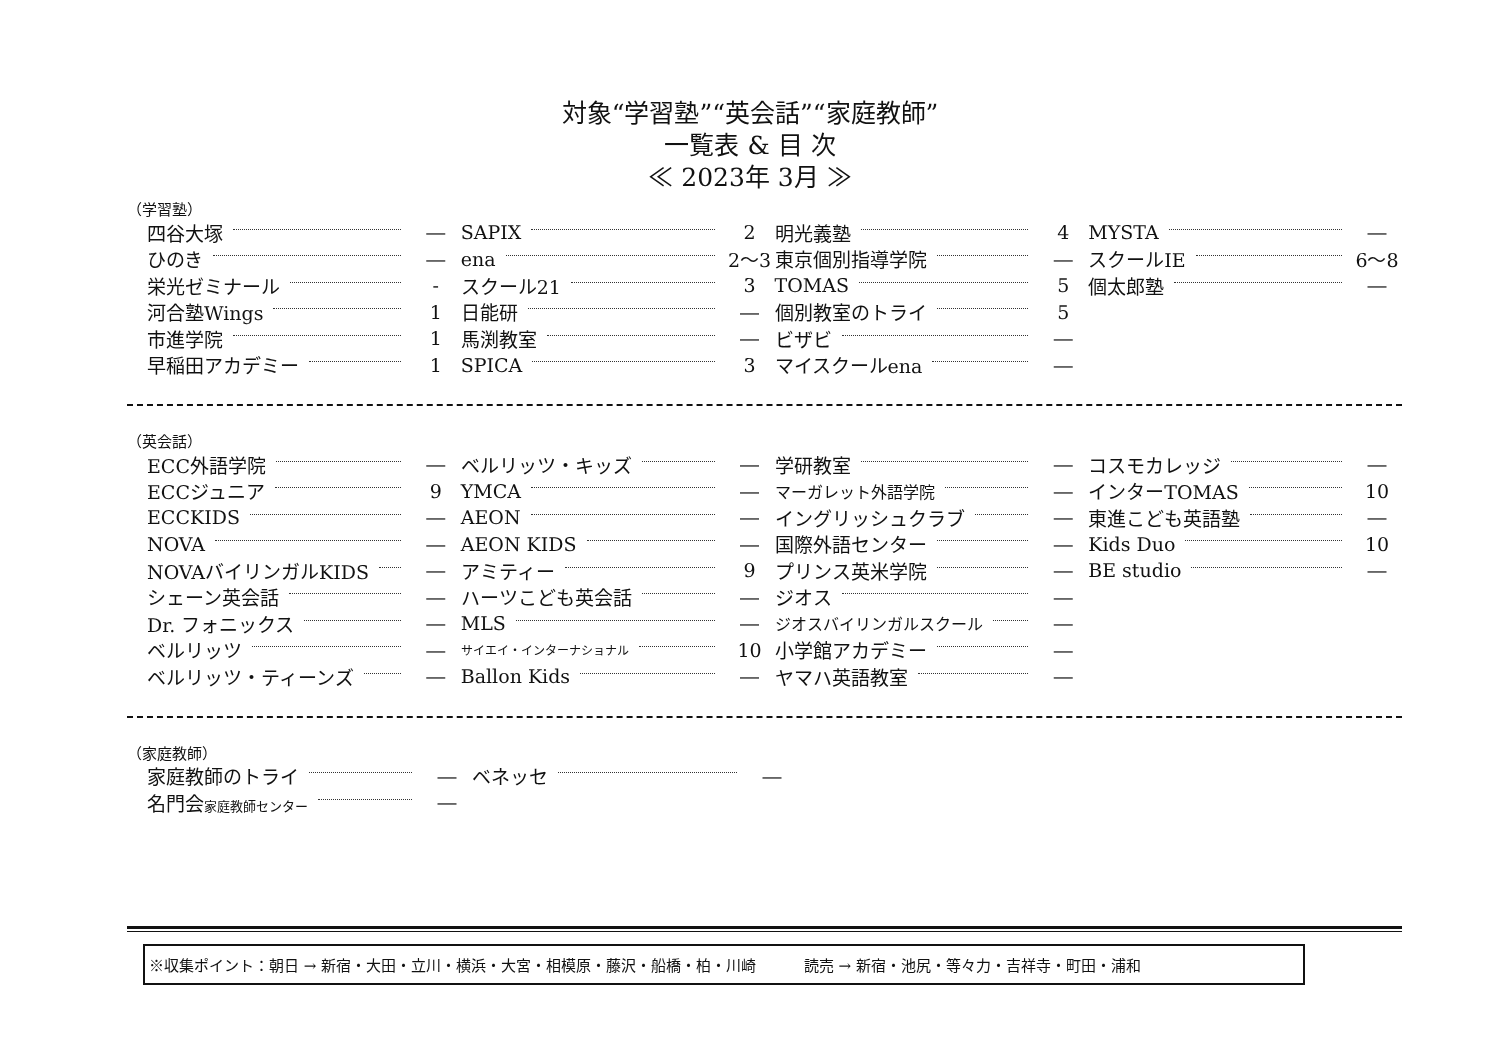対象“学習塾”“英会話”“家庭教師”
一覧表 & 目 次
≪ 2023年 3月 ≫
（学習塾）
四谷大塚 ―
ひのき ―
栄光ゼミナール -
河合塾Wings 1
市進学院 1
早稲田アカデミー 1
SAPIX 2
ena 2～3
スクール21 3
日能研 ―
馬渕教室 ―
SPICA 3
明光義塾 4
東京個別指導学院 ―
TOMAS 5
個別教室のトライ 5
ビザビ ―
マイスクールena ―
MYSTA ―
スクールIE 6～8
個太郎塾 ―
（英会話）
ECC外語学院 ―
ECCジュニア 9
ECCKIDS ―
NOVA ―
NOVAバイリンガルKIDS ―
シェーン英会話 ―
Dr. フォニックス ―
ベルリッツ ―
ベルリッツ・ティーンズ ―
ベルリッツ・キッズ ―
YMCA ―
AEON ―
AEON KIDS ―
アミティー 9
ハーツこども英会話 ―
MLS ―
サイエイ・インターナショナル 10
Ballon Kids ―
学研教室 ―
マーガレット外語学院 ―
イングリッシュクラブ ―
国際外語センター ―
プリンス英米学院 ―
ジオス ―
ジオスバイリンガルスクール ―
小学館アカデミー ―
ヤマハ英語教室 ―
コスモカレッジ ―
インターTOMAS 10
東進こども英語塾 ―
Kids Duo 10
BE studio ―
（家庭教師）
家庭教師のトライ ―
名門会家庭教師センター ―
ベネッセ ―
※収集ポイント：朝日 → 新宿・大田・立川・横浜・大宮・相模原・藤沢・船橋・柏・川崎 読売 → 新宿・池尻・等々力・吉祥寺・町田・浦和